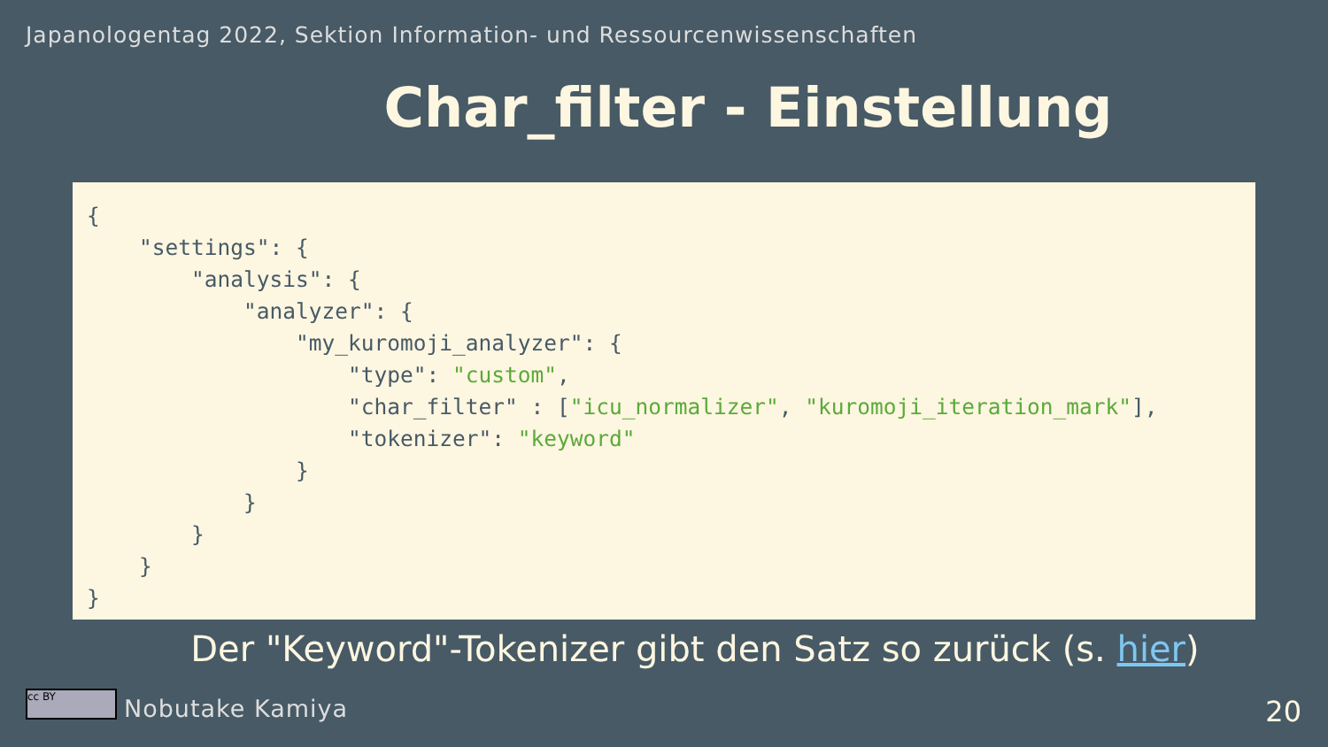Japanologentag 2022, Sektion Information- und Ressourcenwissenschaften
Char_filter - Einstellung
{
    "settings": {
        "analysis": {
            "analyzer": {
                "my_kuromoji_analyzer": {
                    "type": "custom",
                    "char_filter" : ["icu_normalizer", "kuromoji_iteration_mark"],
                    "tokenizer": "keyword"
                }
            }
        }
    }
}
Der "Keyword"-Tokenizer gibt den Satz so zurück (s. hier)
cc BY Nobutake Kamiya 20